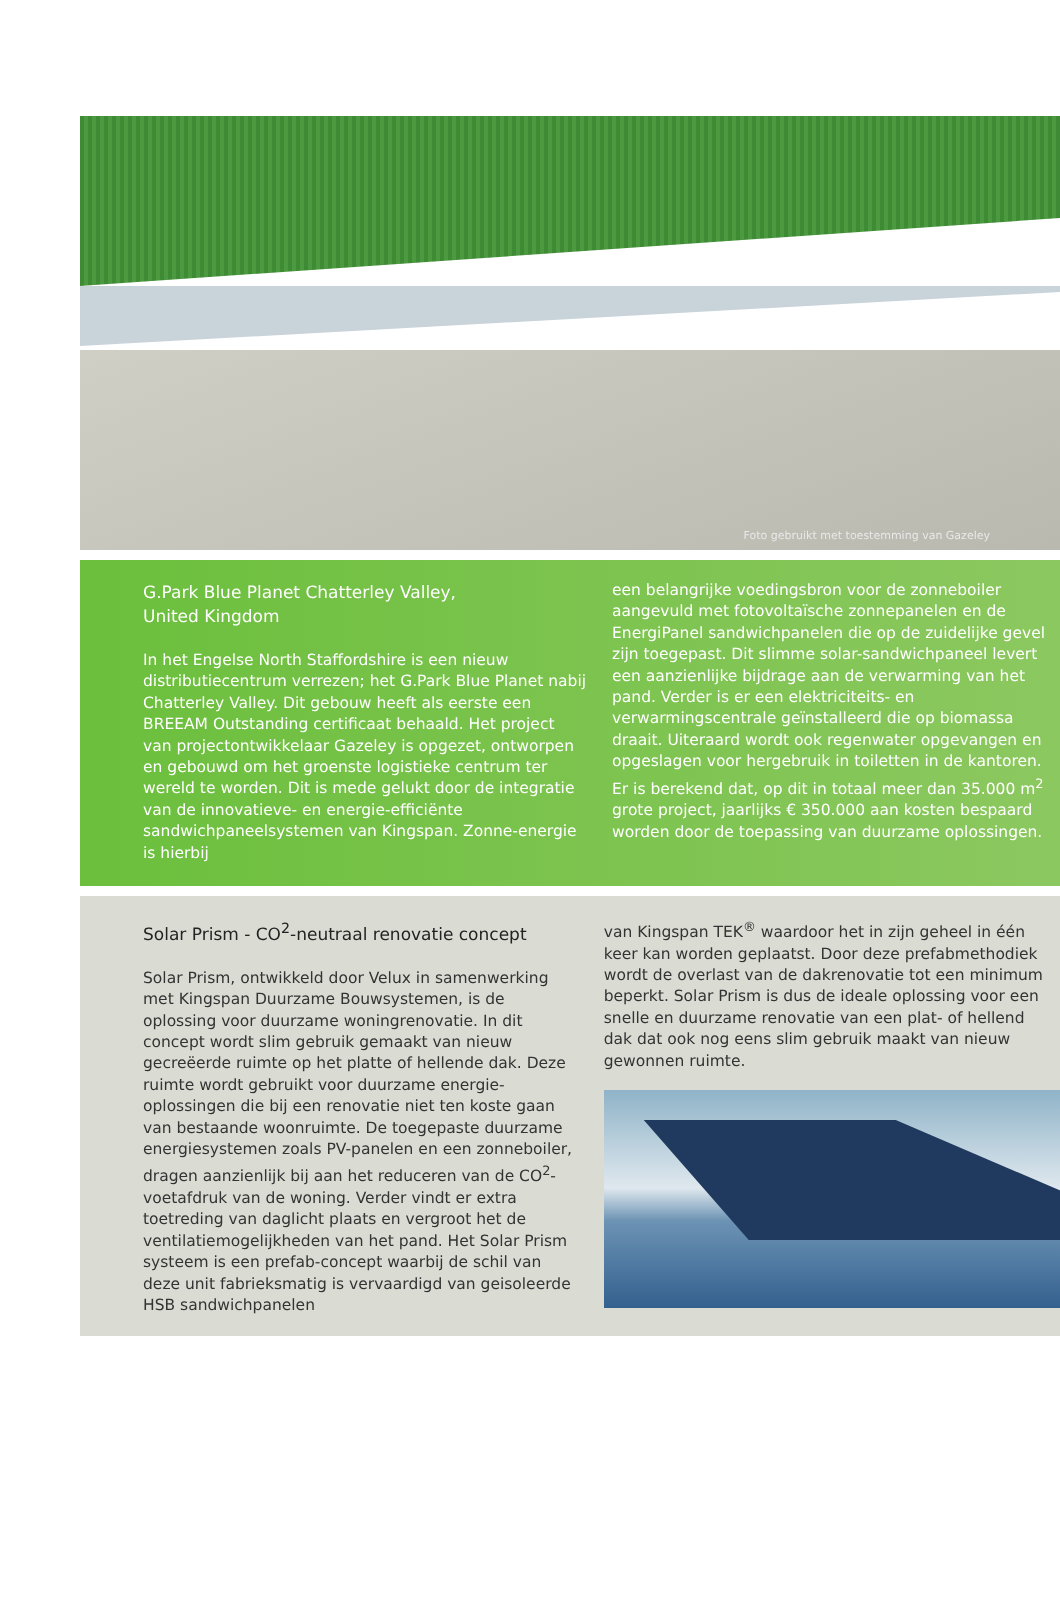Foto gebruikt met toestemming van Gazeley
G.Park Blue Planet Chatterley Valley,
United Kingdom
In het Engelse North Staffordshire is een nieuw distributiecentrum verrezen; het G.Park Blue Planet nabij Chatterley Valley. Dit gebouw heeft als eerste een BREEAM Outstanding certificaat behaald. Het project van projectontwikkelaar Gazeley is opgezet, ontworpen en gebouwd om het groenste logistieke centrum ter wereld te worden. Dit is mede gelukt door de integratie van de innovatieve- en energie-efficiënte sandwichpaneelsystemen van Kingspan. Zonne-energie is hierbij
een belangrijke voedingsbron voor de zonneboiler aangevuld met fotovoltaïsche zonnepanelen en de EnergiPanel sandwichpanelen die op de zuidelijke gevel zijn toegepast. Dit slimme solar-sandwichpaneel levert een aanzienlijke bijdrage aan de verwarming van het pand. Verder is er een elektriciteits- en verwarmingscentrale geïnstalleerd die op biomassa draait. Uiteraard wordt ook regenwater opgevangen en opgeslagen voor hergebruik in toiletten in de kantoren. Er is berekend dat, op dit in totaal meer dan 35.000 m<sup>2</sup> grote project, jaarlijks € 350.000 aan kosten bespaard worden door de toepassing van duurzame oplossingen.
Solar Prism - CO<sup>2</sup>-neutraal renovatie concept
Solar Prism, ontwikkeld door Velux in samenwerking met Kingspan Duurzame Bouwsystemen, is de oplossing voor duurzame woningrenovatie. In dit concept wordt slim gebruik gemaakt van nieuw gecreëerde ruimte op het platte of hellende dak. Deze ruimte wordt gebruikt voor duurzame energie-oplossingen die bij een renovatie niet ten koste gaan van bestaande woonruimte. De toegepaste duurzame energiesystemen zoals PV-panelen en een zonneboiler, dragen aanzienlijk bij aan het reduceren van de CO<sup>2</sup>-voetafdruk van de woning. Verder vindt er extra toetreding van daglicht plaats en vergroot het de ventilatiemogelijkheden van het pand. Het Solar Prism systeem is een prefab-concept waarbij de schil van deze unit fabrieksmatig is vervaardigd van geisoleerde HSB sandwichpanelen
van Kingspan TEK<sup>®</sup> waardoor het in zijn geheel in één keer kan worden geplaatst. Door deze prefabmethodiek wordt de overlast van de dakrenovatie tot een minimum beperkt. Solar Prism is dus de ideale oplossing voor een snelle en duurzame renovatie van een plat- of hellend dak dat ook nog eens slim gebruik maakt van nieuw gewonnen ruimte.